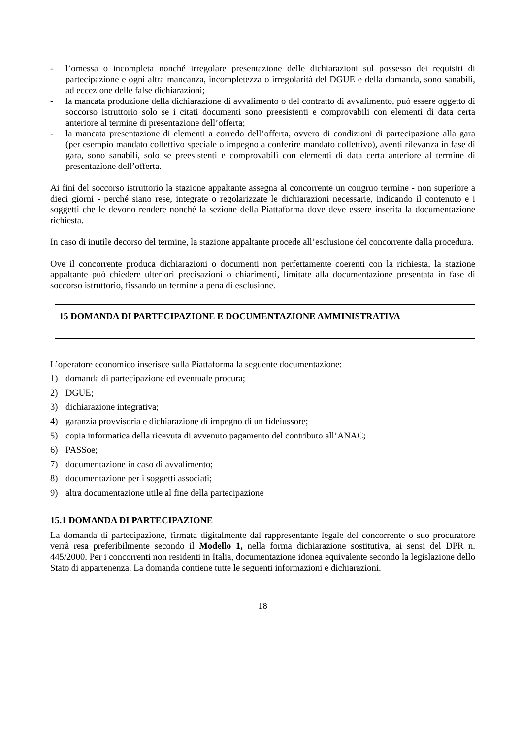- l’omessa o incompleta nonché irregolare presentazione delle dichiarazioni sul possesso dei requisiti di partecipazione e ogni altra mancanza, incompletezza o irregolarità del DGUE e della domanda, sono sanabili, ad eccezione delle false dichiarazioni;
- la mancata produzione della dichiarazione di avvalimento o del contratto di avvalimento, può essere oggetto di soccorso istruttorio solo se i citati documenti sono preesistenti e comprovabili con elementi di data certa anteriore al termine di presentazione dell’offerta;
- la mancata presentazione di elementi a corredo dell’offerta, ovvero di condizioni di partecipazione alla gara (per esempio mandato collettivo speciale o impegno a conferire mandato collettivo), aventi rilevanza in fase di gara, sono sanabili, solo se preesistenti e comprovabili con elementi di data certa anteriore al termine di presentazione dell’offerta.
Ai fini del soccorso istruttorio la stazione appaltante assegna al concorrente un congruo termine - non superiore a dieci giorni - perché siano rese, integrate o regolarizzate le dichiarazioni necessarie, indicando il contenuto e i soggetti che le devono rendere nonché la sezione della Piattaforma dove deve essere inserita la documentazione richiesta.
In caso di inutile decorso del termine, la stazione appaltante procede all’esclusione del concorrente dalla procedura.
Ove il concorrente produca dichiarazioni o documenti non perfettamente coerenti con la richiesta, la stazione appaltante può chiedere ulteriori precisazioni o chiarimenti, limitate alla documentazione presentata in fase di soccorso istruttorio, fissando un termine a pena di esclusione.
15 DOMANDA DI PARTECIPAZIONE E DOCUMENTAZIONE AMMINISTRATIVA
L’operatore economico inserisce sulla Piattaforma la seguente documentazione:
1) domanda di partecipazione ed eventuale procura;
2) DGUE;
3) dichiarazione integrativa;
4) garanzia provvisoria e dichiarazione di impegno di un fideiussore;
5) copia informatica della ricevuta di avvenuto pagamento del contributo all’ANAC;
6) PASSoe;
7) documentazione in caso di avvalimento;
8) documentazione per i soggetti associati;
9) altra documentazione utile al fine della partecipazione
15.1 DOMANDA DI PARTECIPAZIONE
La domanda di partecipazione, firmata digitalmente dal rappresentante legale del concorrente o suo procuratore verrà resa preferibilmente secondo il Modello 1, nella forma dichiarazione sostitutiva, ai sensi del DPR n. 445/2000. Per i concorrenti non residenti in Italia, documentazione idonea equivalente secondo la legislazione dello Stato di appartenenza. La domanda contiene tutte le seguenti informazioni e dichiarazioni.
18